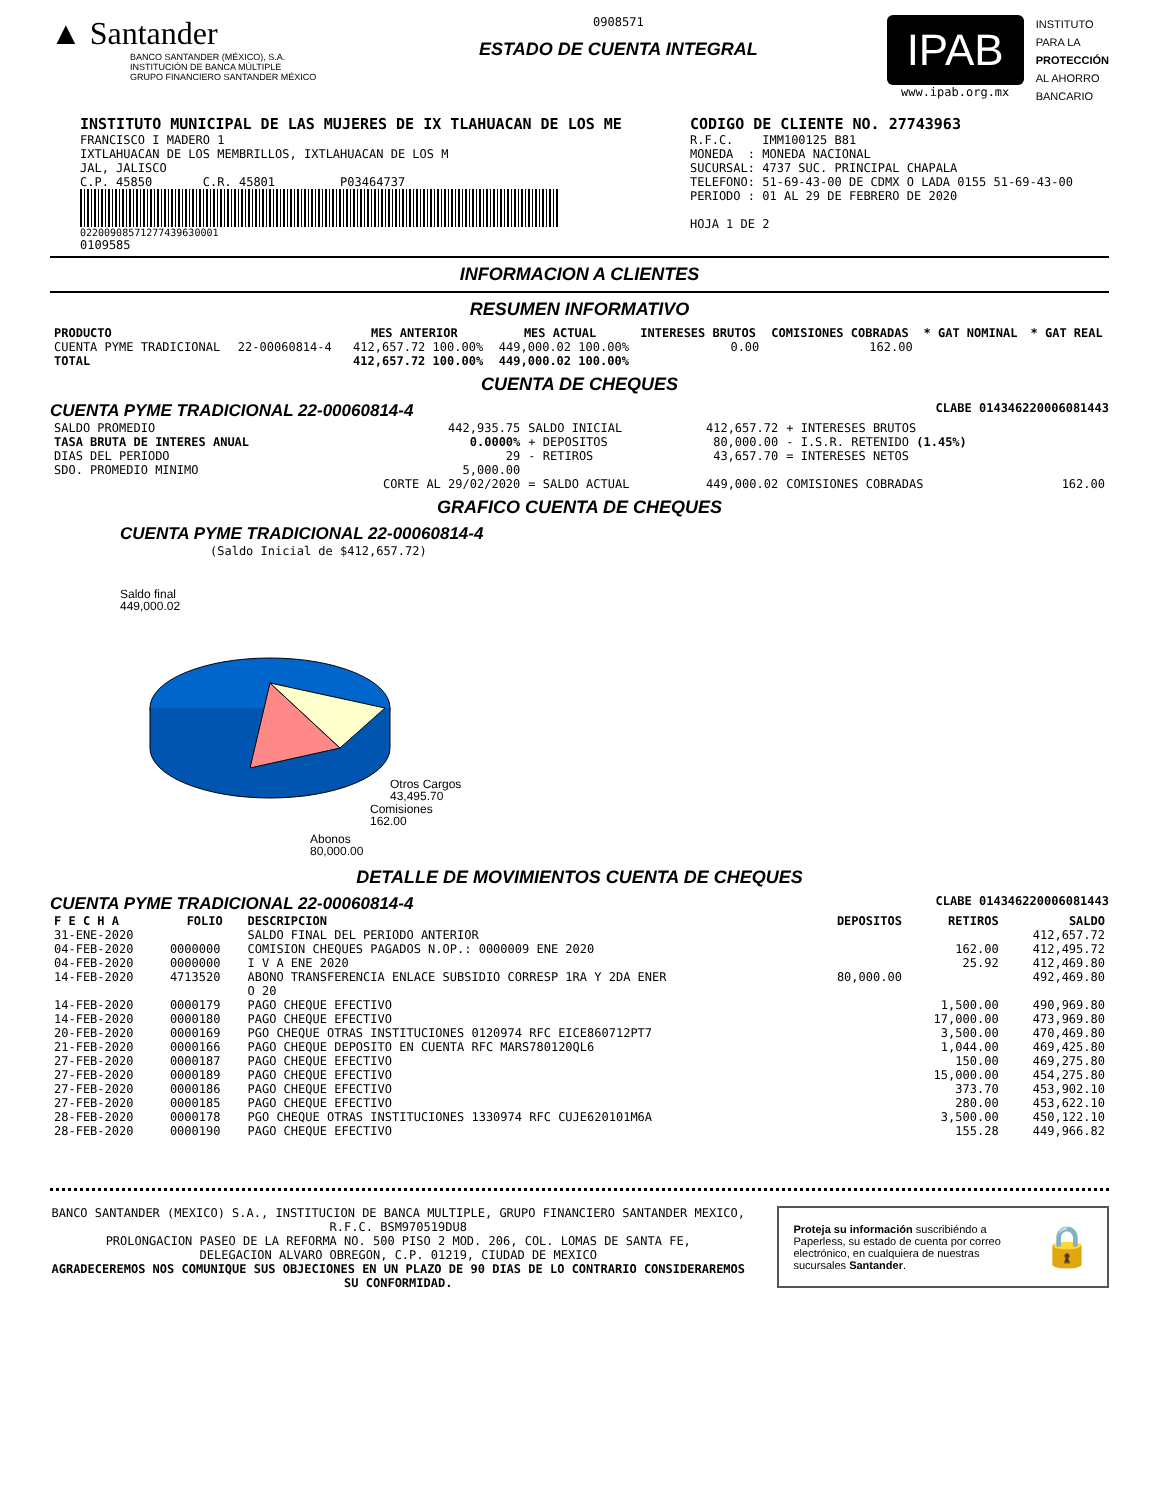▲ Santander
BANCO SANTANDER (MÉXICO), S.A.
INSTITUCIÓN DE BANCA MÚLTIPLE
GRUPO FINANCIERO SANTANDER MÉXICO
0908571
ESTADO DE CUENTA INTEGRAL
IPAB
www.ipab.org.mx
INSTITUTO
PARA LA
PROTECCIÓN
AL AHORRO
BANCARIO
INSTITUTO MUNICIPAL DE LAS MUJERES DE IX TLAHUACAN DE LOS ME
FRANCISCO I MADERO 1
IXTLAHUACAN DE LOS MEMBRILLOS, IXTLAHUACAN DE LOS M
JAL, JALISCO
C.P. 45850 C.R. 45801 P03464737
02200908571277439630001
0109585
CODIGO DE CLIENTE NO. 27743963
R.F.C. IMM100125 B81
MONEDA : MONEDA NACIONAL
SUCURSAL: 4737 SUC. PRINCIPAL CHAPALA
TELEFONO: 51-69-43-00 DE CDMX O LADA 0155 51-69-43-00
PERIODO : 01 AL 29 DE FEBRERO DE 2020
HOJA 1 DE 2
INFORMACION A CLIENTES
RESUMEN INFORMATIVO
| PRODUCTO | | MES ANTERIOR | MES ACTUAL | INTERESES BRUTOS | COMISIONES COBRADAS | * GAT NOMINAL | * GAT REAL |
| --- | --- | --- | --- | --- | --- | --- | --- |
| CUENTA PYME TRADICIONAL | 22-00060814-4 | 412,657.72 100.00% | 449,000.02 100.00% | 0.00 | 162.00 | | |
| TOTAL | | 412,657.72 100.00% | 449,000.02 100.00% | | | | |
CUENTA DE CHEQUES
CUENTA PYME TRADICIONAL 22-00060814-4 CLABE 014346220006081443
| SALDO PROMEDIO | 442,935.75 | SALDO INICIAL | 412,657.72 | + INTERESES BRUTOS | |
| TASA BRUTA DE INTERES ANUAL | 0.0000% | + DEPOSITOS | 80,000.00 | - I.S.R. RETENIDO (1.45%) | |
| DIAS DEL PERIODO | 29 | - RETIROS | 43,657.70 | = INTERESES NETOS | |
| SDO. PROMEDIO MINIMO | 5,000.00 | | | | |
| | CORTE AL 29/02/2020 | = SALDO ACTUAL | 449,000.02 | COMISIONES COBRADAS | 162.00 |
GRAFICO CUENTA DE CHEQUES
CUENTA PYME TRADICIONAL 22-00060814-4
(Saldo Inicial de $412,657.72)
Saldo final
449,000.02
Otros Cargos
43,495.70
Comisiones
162.00
Abonos
80,000.00
DETALLE DE MOVIMIENTOS CUENTA DE CHEQUES
CUENTA PYME TRADICIONAL 22-00060814-4 CLABE 014346220006081443
| F E C H A | FOLIO | DESCRIPCION | DEPOSITOS | RETIROS | SALDO |
| --- | --- | --- | --- | --- | --- |
| 31-ENE-2020 | | SALDO FINAL DEL PERIODO ANTERIOR | | | 412,657.72 |
| 04-FEB-2020 | 0000000 | COMISION CHEQUES PAGADOS N.OP.: 0000009 ENE 2020 | | 162.00 | 412,495.72 |
| 04-FEB-2020 | 0000000 | I V A ENE 2020 | | 25.92 | 412,469.80 |
| 14-FEB-2020 | 4713520 | ABONO TRANSFERENCIA ENLACE SUBSIDIO CORRESP 1RA Y 2DA ENER O 20 | 80,000.00 | | 492,469.80 |
| 14-FEB-2020 | 0000179 | PAGO CHEQUE EFECTIVO | | 1,500.00 | 490,969.80 |
| 14-FEB-2020 | 0000180 | PAGO CHEQUE EFECTIVO | | 17,000.00 | 473,969.80 |
| 20-FEB-2020 | 0000169 | PGO CHEQUE OTRAS INSTITUCIONES 0120974 RFC EICE860712PT7 | | 3,500.00 | 470,469.80 |
| 21-FEB-2020 | 0000166 | PAGO CHEQUE DEPOSITO EN CUENTA RFC MARS780120QL6 | | 1,044.00 | 469,425.80 |
| 27-FEB-2020 | 0000187 | PAGO CHEQUE EFECTIVO | | 150.00 | 469,275.80 |
| 27-FEB-2020 | 0000189 | PAGO CHEQUE EFECTIVO | | 15,000.00 | 454,275.80 |
| 27-FEB-2020 | 0000186 | PAGO CHEQUE EFECTIVO | | 373.70 | 453,902.10 |
| 27-FEB-2020 | 0000185 | PAGO CHEQUE EFECTIVO | | 280.00 | 453,622.10 |
| 28-FEB-2020 | 0000178 | PGO CHEQUE OTRAS INSTITUCIONES 1330974 RFC CUJE620101M6A | | 3,500.00 | 450,122.10 |
| 28-FEB-2020 | 0000190 | PAGO CHEQUE EFECTIVO | | 155.28 | 449,966.82 |
BANCO SANTANDER (MEXICO) S.A., INSTITUCION DE BANCA MULTIPLE, GRUPO FINANCIERO SANTANDER MEXICO,
R.F.C. BSM970519DU8
PROLONGACION PASEO DE LA REFORMA NO. 500 PISO 2 MOD. 206, COL. LOMAS DE SANTA FE,
DELEGACION ALVARO OBREGON, C.P. 01219, CIUDAD DE MEXICO
AGRADECEREMOS NOS COMUNIQUE SUS OBJECIONES EN UN PLAZO DE 90 DIAS DE LO CONTRARIO CONSIDERAREMOS SU CONFORMIDAD.
Proteja su información suscribiéndo a Paperless, su estado de cuenta por correo electrónico, en cualquiera de nuestras sucursales Santander.
🔒